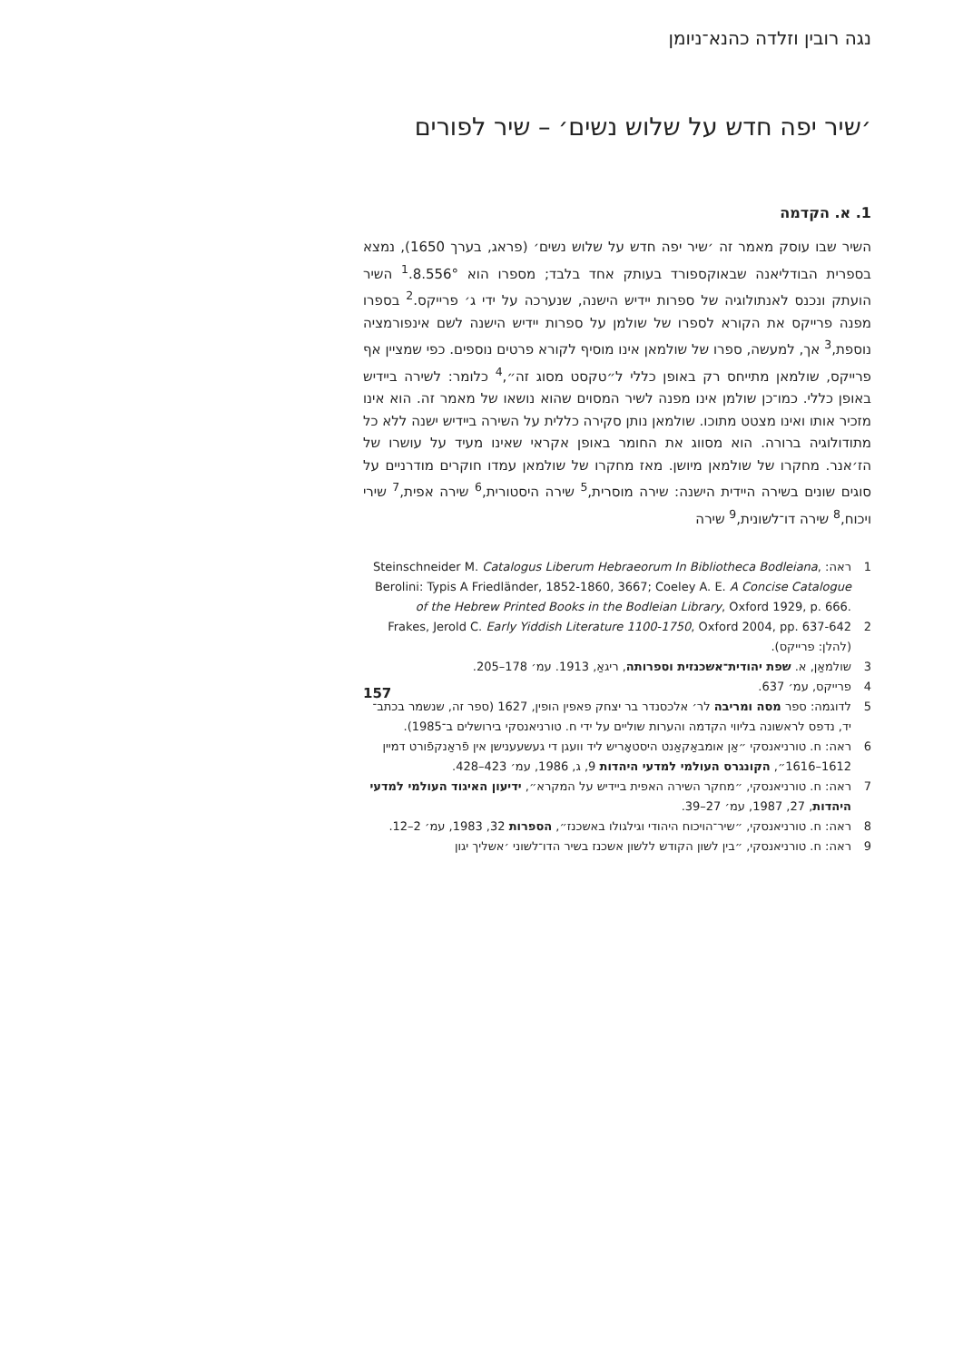נגה רובין וזלדה כהנא־ניומן
׳שיר יפה חדש על שלוש נשים׳ – שיר לפורים
1. א. הקדמה
השיר שבו עוסק מאמר זה ׳שיר יפה חדש על שלוש נשים׳ (פראג, בערך 1650), נמצא בספרית הבודליאנה שבאוקספורד בעותק אחד בלבד; מספרו הוא 8.556°.<sup>1</sup> השיר הועתק ונכנס לאנתולוגיה של ספרות יידיש הישנה, שנערכה על ידי ג׳ פרייקס.<sup>2</sup> בספרו מפנה פרייקס את הקורא לספרו של שולמן על ספרות יידיש הישנה לשם אינפורמציה נוספת,<sup>3</sup> אך, למעשה, ספרו של שולמאן אינו מוסיף לקורא פרטים נוספים. כפי שמציין אף פרייקס, שולמאן מתייחס רק באופן כללי ל״טקסט מסוג זה״,<sup>4</sup> כלומר: לשירה ביידיש באופן כללי. כמו־כן שולמן אינו מפנה לשיר המסוים שהוא נושאו של מאמר זה. הוא אינו מזכיר אותו ואינו מצטט מתוכו. שולמאן נותן סקירה כללית על השירה ביידיש ישנה ללא כל מתודולוגיה ברורה. הוא מסווג את החומר באופן אקראי שאינו מעיד על עושרו של הז׳אנר. מחקרו של שולמאן מיושן. מאז מחקרו של שולמאן עמדו חוקרים מודרניים על סוגים שונים בשירה היידית הישנה: שירה מוסרית,<sup>5</sup> שירה היסטורית,<sup>6</sup> שירה אפית,<sup>7</sup> שירי ויכוח,<sup>8</sup> שירה דו־לשונית,<sup>9</sup> שירה
1 ראה: Steinschneider M. Catalogus Liberum Hebraeorum In Bibliotheca Bodleiana, Berolini: Typis A Friedländer, 1852-1860, 3667; Coeley A. E. A Concise Catalogue of the Hebrew Printed Books in the Bodleian Library, Oxford 1929, p. 666.
2 Frakes, Jerold C. Early Yiddish Literature 1100-1750, Oxford 2004, pp. 637-642 (להלן: פרייקס).
3 שולמאַן, א. שפת יהודית־אשכנזית וספרותה, ריגאַ, 1913. עמ׳ 178–205.
4 פרייקס, עמ׳ 637.
5 לדוגמה: ספר מסה ומריבה לר׳ אלכסנדר בר יצחק פאפין הופין, 1627 (ספר זה, שנשמר בכתב־יד, נדפס לראשונה בליווי הקדמה והערות שוליים על ידי ח. טורניאנסקי בירושלים ב־1985).
6 ראה: ח. טורניאנסקי ״אַן אומבאַקאַנט היסטאָריש ליד וועגן די געשעענישן אין פֿראַנקפֿורט דמיין 1612–1616״, הקונגרס העולמי למדעי היהדות 9, ג, 1986, עמ׳ 423–428.
7 ראה: ח. טורניאנסקי, ״מחקר השירה האפית ביידיש על המקרא״, ידיעון האיגוד העולמי למדעי היהדות, 27, 1987, עמ׳ 27–39.
8 ראה: ח. טורניאנסקי, ״שיר־הויכוח היהודי וגילגולו באשכנז״, הספרות 32, 1983, עמ׳ 2–12.
9 ראה: ח. טורניאנסקי, ״בין לשון הקודש ללשון אשכנז בשיר הדו־לשוני ׳אשליך יגון
157